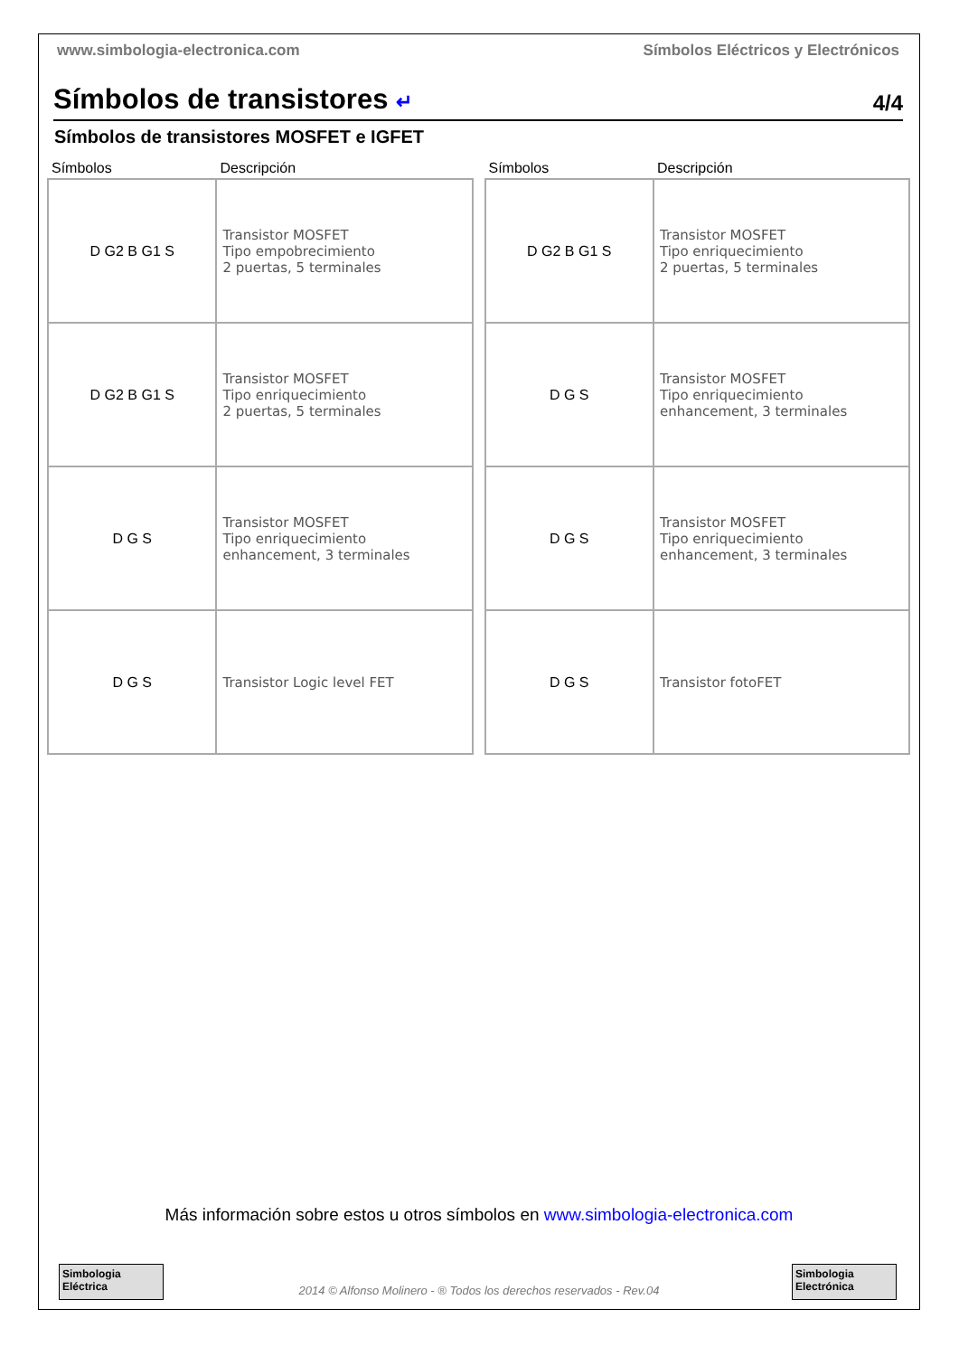www.simbologia-electronica.com Símbolos Eléctricos y Electrónicos
Símbolos de transistores ↵
4/4
Símbolos de transistores MOSFET e IGFET
| Símbolos | Descripción |
| --- | --- |
| D G2 B G1 S | Transistor MOSFET Tipo empobrecimiento 2 puertas, 5 terminales |
| D G2 B G1 S | Transistor MOSFET Tipo enriquecimiento 2 puertas, 5 terminales |
| D G S | Transistor MOSFET Tipo enriquecimiento enhancement, 3 terminales |
| D G S | Transistor Logic level FET |
| Símbolos | Descripción |
| --- | --- |
| D G2 B G1 S | Transistor MOSFET Tipo enriquecimiento 2 puertas, 5 terminales |
| D G S | Transistor MOSFET Tipo enriquecimiento enhancement, 3 terminales |
| D G S | Transistor MOSFET Tipo enriquecimiento enhancement, 3 terminales |
| D G S | Transistor fotoFET |
Más información sobre estos u otros símbolos en www.simbologia-electronica.com
Simbologia Eléctrica
2014 © Alfonso Molinero - ® Todos los derechos reservados - Rev.04
Simbologia Electrónica